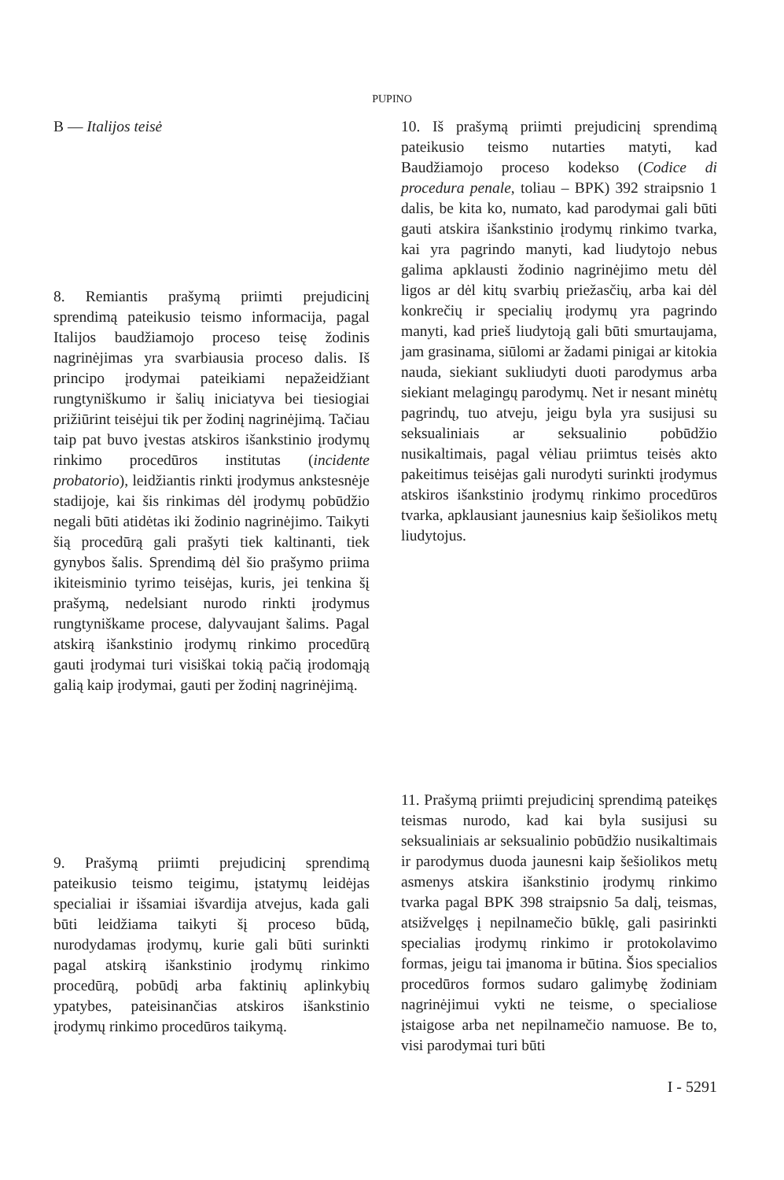PUPINO
B — Italijos teisė
8. Remiantis prašymą priimti prejudicinį sprendimą pateikusio teismo informacija, pagal Italijos baudžiamojo proceso teisę žodinis nagrinėjimas yra svarbiausia proceso dalis. Iš principo įrodymai pateikiami nepažeidžiant rungtyniškumo ir šalių iniciatyva bei tiesiogiai prižiūrint teisėjui tik per žodinį nagrinėjimą. Tačiau taip pat buvo įvestas atskiros išankstinio įrodymų rinkimo procedūros institutas (incidente probatorio), leidžiantis rinkti įrodymus ankstesnėje stadijoje, kai šis rinkimas dėl įrodymų pobūdžio negali būti atidėtas iki žodinio nagrinėjimo. Taikyti šią procedūrą gali prašyti tiek kaltinanti, tiek gynybos šalis. Sprendimą dėl šio prašymo priima ikiteisminio tyrimo teisėjas, kuris, jei tenkina šį prašymą, nedelsiant nurodo rinkti įrodymus rungtyniškame procese, dalyvaujant šalims. Pagal atskirą išankstinio įrodymų rinkimo procedūrą gauti įrodymai turi visiškai tokią pačią įrodomąją galią kaip įrodymai, gauti per žodinį nagrinėjimą.
9. Prašymą priimti prejudicinį sprendimą pateikusio teismo teigimu, įstatymų leidėjas specialiai ir išsamiai išvardija atvejus, kada gali būti leidžiama taikyti šį proceso būdą, nurodydamas įrodymų, kurie gali būti surinkti pagal atskirą išankstinio įrodymų rinkimo procedūrą, pobūdį arba faktinių aplinkybių ypatybes, pateisinančias atskiros išankstinio įrodymų rinkimo procedūros taikymą.
10. Iš prašymą priimti prejudicinį sprendimą pateikusio teismo nutarties matyti, kad Baudžiamojo proceso kodekso (Codice di procedura penale, toliau – BPK) 392 straipsnio 1 dalis, be kita ko, numato, kad parodymai gali būti gauti atskira išankstinio įrodymų rinkimo tvarka, kai yra pagrindo manyti, kad liudytojo nebus galima apklausti žodinio nagrinėjimo metu dėl ligos ar dėl kitų svarbių priežasčių, arba kai dėl konkrečių ir specialių įrodymų yra pagrindo manyti, kad prieš liudytoją gali būti smurtaujama, jam grasinama, siūlomi ar žadami pinigai ar kitokia nauda, siekiant sukliudyti duoti parodymus arba siekiant melagingų parodymų. Net ir nesant minėtų pagrindų, tuo atveju, jeigu byla yra susijusi su seksualiniais ar seksualinio pobūdžio nusikaltimais, pagal vėliau priimtus teisės akto pakeitimus teisėjas gali nurodyti surinkti įrodymus atskiros išankstinio įrodymų rinkimo procedūros tvarka, apklausiant jaunesnius kaip šešiolikos metų liudytojus.
11. Prašymą priimti prejudicinį sprendimą pateikęs teismas nurodo, kad kai byla susijusi su seksualiniais ar seksualinio pobūdžio nusikaltimais ir parodymus duoda jaunesni kaip šešiolikos metų asmenys atskira išankstinio įrodymų rinkimo tvarka pagal BPK 398 straipsnio 5a dalį, teismas, atsižvelgęs į nepilnamečio būklę, gali pasirinkti specialias įrodymų rinkimo ir protokolavimo formas, jeigu tai įmanoma ir būtina. Šios specialios procedūros formos sudaro galimybę žodiniam nagrinėjimui vykti ne teisme, o specialiose įstaigose arba net nepilnamečio namuose. Be to, visi parodymai turi būti
I - 5291